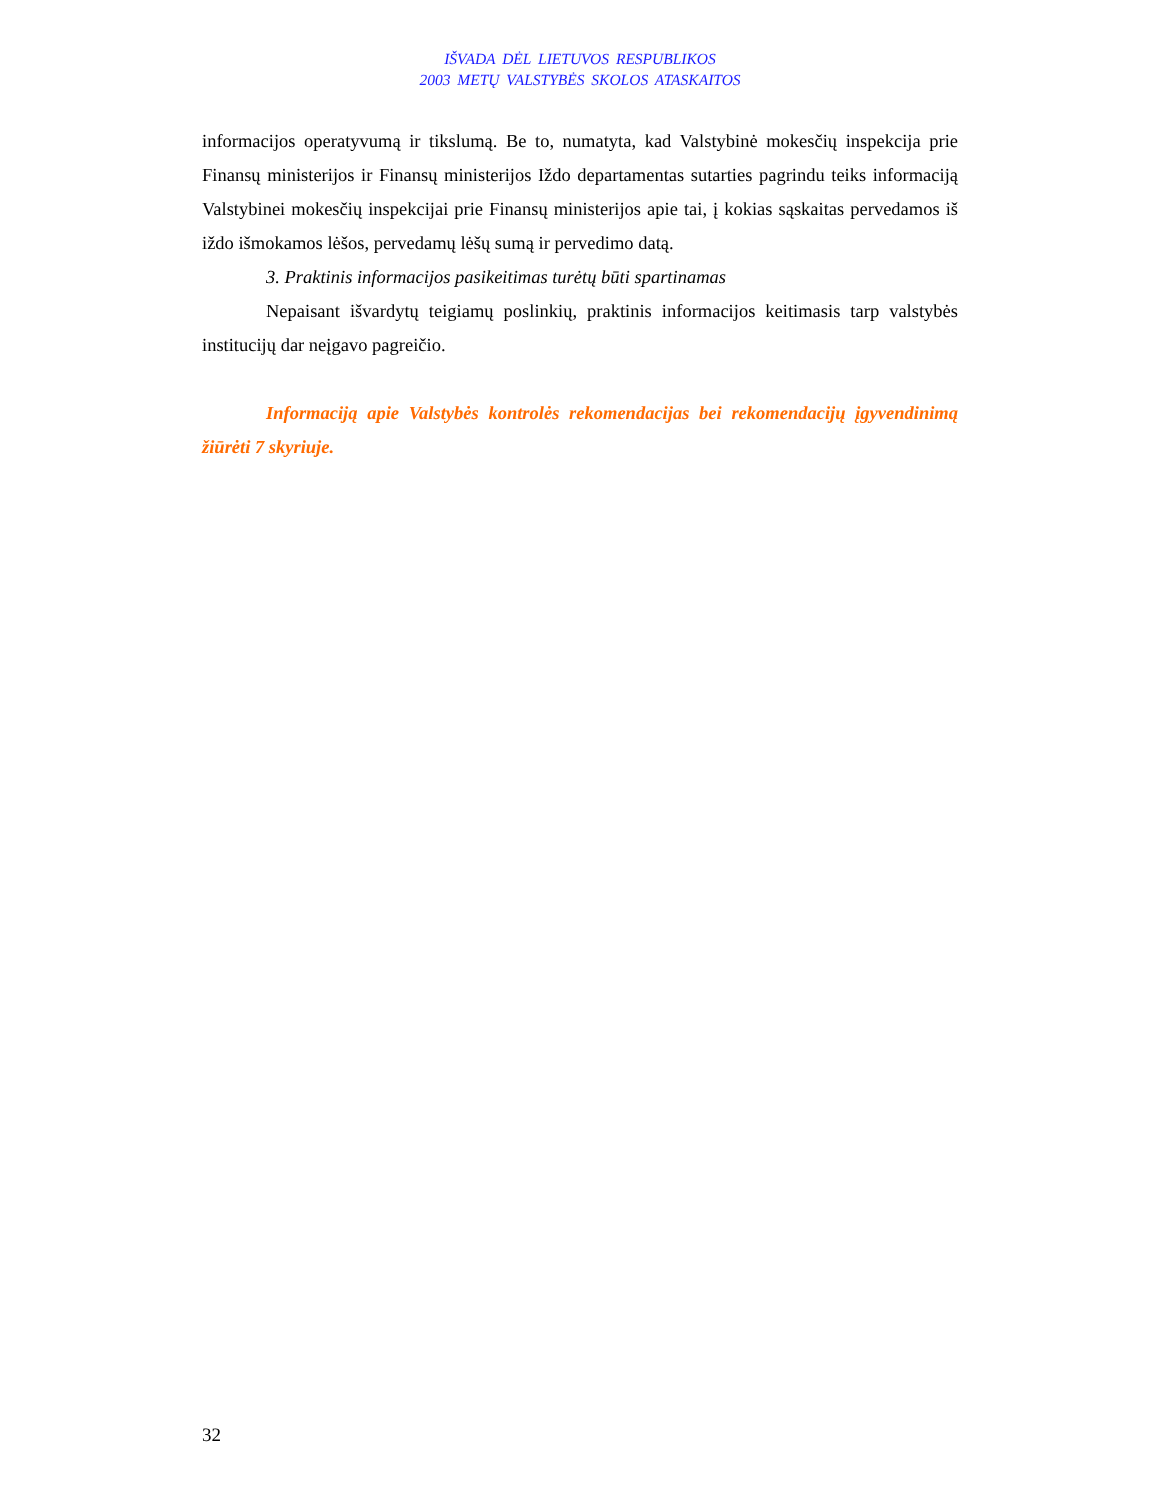IŠVADA DĖL LIETUVOS RESPUBLIKOS
2003 METŲ VALSTYBĖS SKOLOS ATASKAITOS
informacijos operatyvumą ir tikslumą. Be to, numatyta, kad Valstybinė mokesčių inspekcija prie Finansų ministerijos ir Finansų ministerijos Iždo departamentas sutarties pagrindu teiks informaciją Valstybinei mokesčių inspekcijai prie Finansų ministerijos apie tai, į kokias sąskaitas pervedamos iš iždo išmokamos lėšos, pervedamų lėšų sumą ir pervedimo datą.
3. Praktinis informacijos pasikeitimas turėtų būti spartinamas
Nepaisant išvardytų teigiamų poslinkių, praktinis informacijos keitimasis tarp valstybės institucijų dar neįgavo pagreičio.
Informaciją apie Valstybės kontrolės rekomendacijas bei rekomendacijų įgyvendinimą žiūrėti 7 skyriuje.
32